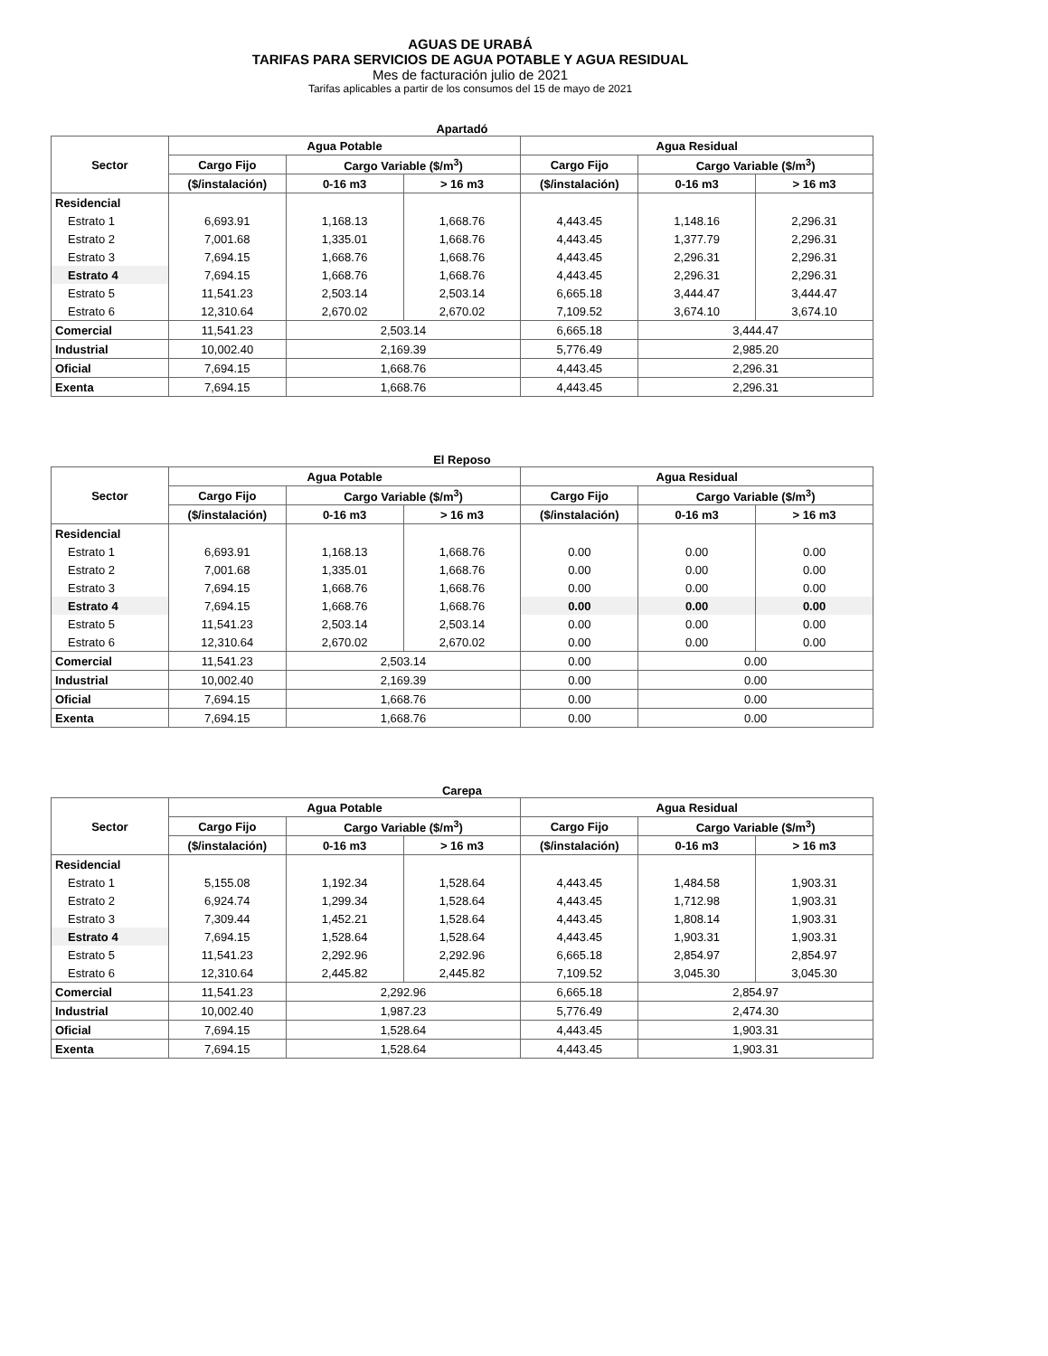AGUAS DE URABÁ
TARIFAS PARA SERVICIOS DE AGUA POTABLE Y AGUA RESIDUAL
Mes de facturación julio de 2021
Tarifas aplicables a partir de los consumos del 15 de mayo de 2021
Apartadó
| Sector | Agua Potable | | | Agua Residual | | |
| --- | --- | --- | --- | --- | --- | --- |
| | Cargo Fijo | Cargo Variable ($/m<sup>3</sup>) | | Cargo Fijo | Cargo Variable ($/m<sup>3</sup>) | |
| | ($/instalación) | 0-16 m3 | > 16 m3 | ($/instalación) | 0-16 m3 | > 16 m3 |
| Residencial | | | | | | |
| Estrato 1 | 6,693.91 | 1,168.13 | 1,668.76 | 4,443.45 | 1,148.16 | 2,296.31 |
| Estrato 2 | 7,001.68 | 1,335.01 | 1,668.76 | 4,443.45 | 1,377.79 | 2,296.31 |
| Estrato 3 | 7,694.15 | 1,668.76 | 1,668.76 | 4,443.45 | 2,296.31 | 2,296.31 |
| Estrato 4 | 7,694.15 | 1,668.76 | 1,668.76 | 4,443.45 | 2,296.31 | 2,296.31 |
| Estrato 5 | 11,541.23 | 2,503.14 | 2,503.14 | 6,665.18 | 3,444.47 | 3,444.47 |
| Estrato 6 | 12,310.64 | 2,670.02 | 2,670.02 | 7,109.52 | 3,674.10 | 3,674.10 |
| Comercial | 11,541.23 | 2,503.14 | | 6,665.18 | 3,444.47 | |
| Industrial | 10,002.40 | 2,169.39 | | 5,776.49 | 2,985.20 | |
| Oficial | 7,694.15 | 1,668.76 | | 4,443.45 | 2,296.31 | |
| Exenta | 7,694.15 | 1,668.76 | | 4,443.45 | 2,296.31 | |
El Reposo
| Sector | Agua Potable | | | Agua Residual | | |
| --- | --- | --- | --- | --- | --- | --- |
| | Cargo Fijo | Cargo Variable ($/m<sup>3</sup>) | | Cargo Fijo | Cargo Variable ($/m<sup>3</sup>) | |
| | ($/instalación) | 0-16 m3 | > 16 m3 | ($/instalación) | 0-16 m3 | > 16 m3 |
| Residencial | | | | | | |
| Estrato 1 | 6,693.91 | 1,168.13 | 1,668.76 | 0.00 | 0.00 | 0.00 |
| Estrato 2 | 7,001.68 | 1,335.01 | 1,668.76 | 0.00 | 0.00 | 0.00 |
| Estrato 3 | 7,694.15 | 1,668.76 | 1,668.76 | 0.00 | 0.00 | 0.00 |
| Estrato 4 | 7,694.15 | 1,668.76 | 1,668.76 | 0.00 | 0.00 | 0.00 |
| Estrato 5 | 11,541.23 | 2,503.14 | 2,503.14 | 0.00 | 0.00 | 0.00 |
| Estrato 6 | 12,310.64 | 2,670.02 | 2,670.02 | 0.00 | 0.00 | 0.00 |
| Comercial | 11,541.23 | 2,503.14 | | 0.00 | 0.00 | |
| Industrial | 10,002.40 | 2,169.39 | | 0.00 | 0.00 | |
| Oficial | 7,694.15 | 1,668.76 | | 0.00 | 0.00 | |
| Exenta | 7,694.15 | 1,668.76 | | 0.00 | 0.00 | |
Carepa
| Sector | Agua Potable | | | Agua Residual | | |
| --- | --- | --- | --- | --- | --- | --- |
| | Cargo Fijo | Cargo Variable ($/m<sup>3</sup>) | | Cargo Fijo | Cargo Variable ($/m<sup>3</sup>) | |
| | ($/instalación) | 0-16 m3 | > 16 m3 | ($/instalación) | 0-16 m3 | > 16 m3 |
| Residencial | | | | | | |
| Estrato 1 | 5,155.08 | 1,192.34 | 1,528.64 | 4,443.45 | 1,484.58 | 1,903.31 |
| Estrato 2 | 6,924.74 | 1,299.34 | 1,528.64 | 4,443.45 | 1,712.98 | 1,903.31 |
| Estrato 3 | 7,309.44 | 1,452.21 | 1,528.64 | 4,443.45 | 1,808.14 | 1,903.31 |
| Estrato 4 | 7,694.15 | 1,528.64 | 1,528.64 | 4,443.45 | 1,903.31 | 1,903.31 |
| Estrato 5 | 11,541.23 | 2,292.96 | 2,292.96 | 6,665.18 | 2,854.97 | 2,854.97 |
| Estrato 6 | 12,310.64 | 2,445.82 | 2,445.82 | 7,109.52 | 3,045.30 | 3,045.30 |
| Comercial | 11,541.23 | 2,292.96 | | 6,665.18 | 2,854.97 | |
| Industrial | 10,002.40 | 1,987.23 | | 5,776.49 | 2,474.30 | |
| Oficial | 7,694.15 | 1,528.64 | | 4,443.45 | 1,903.31 | |
| Exenta | 7,694.15 | 1,528.64 | | 4,443.45 | 1,903.31 | |